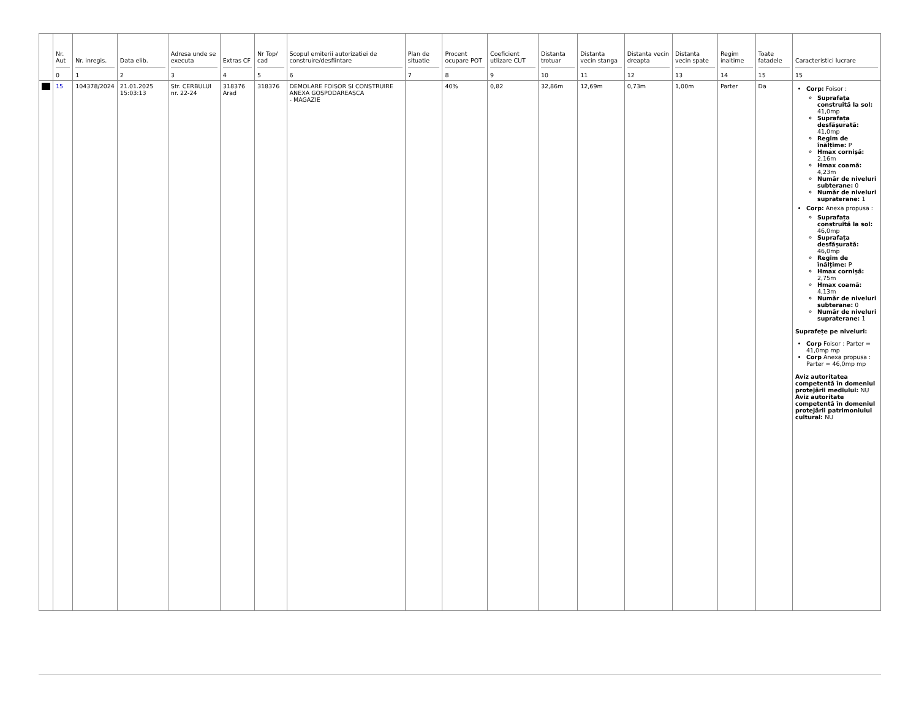| | Nr. Aut 0 | Nr. inregis. 1 | Data elib. 2 | Adresa unde se executa 3 | Extras CF 4 | Nr Top/ cad 5 | Scopul emiterii autorizatiei de construire/desfiintare 6 | Plan de situatie 7 | Procent ocupare POT 8 | Coeficient utlizare CUT 9 | Distanta trotuar 10 | Distanta vecin stanga 11 | Distanta vecin dreapta 12 | Distanta vecin spate 13 | Regim inaltime 14 | Toate fatadele 15 | Caracteristici lucrare 15 |
| --- | --- | --- | --- | --- | --- | --- | --- | --- | --- | --- | --- | --- | --- | --- | --- | --- | --- |
| | 15 | 104378/2024 | 21.01.2025 15:03:13 | Str. CERBULUI nr. 22-24 | 318376 Arad | 318376 | DEMOLARE FOISOR SI CONSTRUIRE ANEXA GOSPODAREASCA - MAGAZIE | | 40% | 0,82 | 32,86m | 12,69m | 0,73m | 1,00m | Parter | Da | Corp: Foisor : Suprafața construită la sol: 41,0mp Suprafața desfășurată: 41,0mp Regim de înălțime: P Hmax cornișă: 2,16m Hmax coamă: 4,23m Număr de niveluri subterane: 0 Număr de niveluri supraterane: 1 Corp: Anexa propusa : Suprafața construită la sol: 46,0mp Suprafața desfășurată: 46,0mp Regim de înălțime: P Hmax cornișă: 2,75m Hmax coamă: 4,13m Număr de niveluri subterane: 0 Număr de niveluri supraterane: 1 Suprafețe pe niveluri: Corp Foisor : Parter = 41,0mp mp Corp Anexa propusa : Parter = 46,0mp mp Aviz autoritatea competentă în domeniul protejării mediului: NU Aviz autoritate competentă în domeniul protejării patrimoniului cultural: NU |